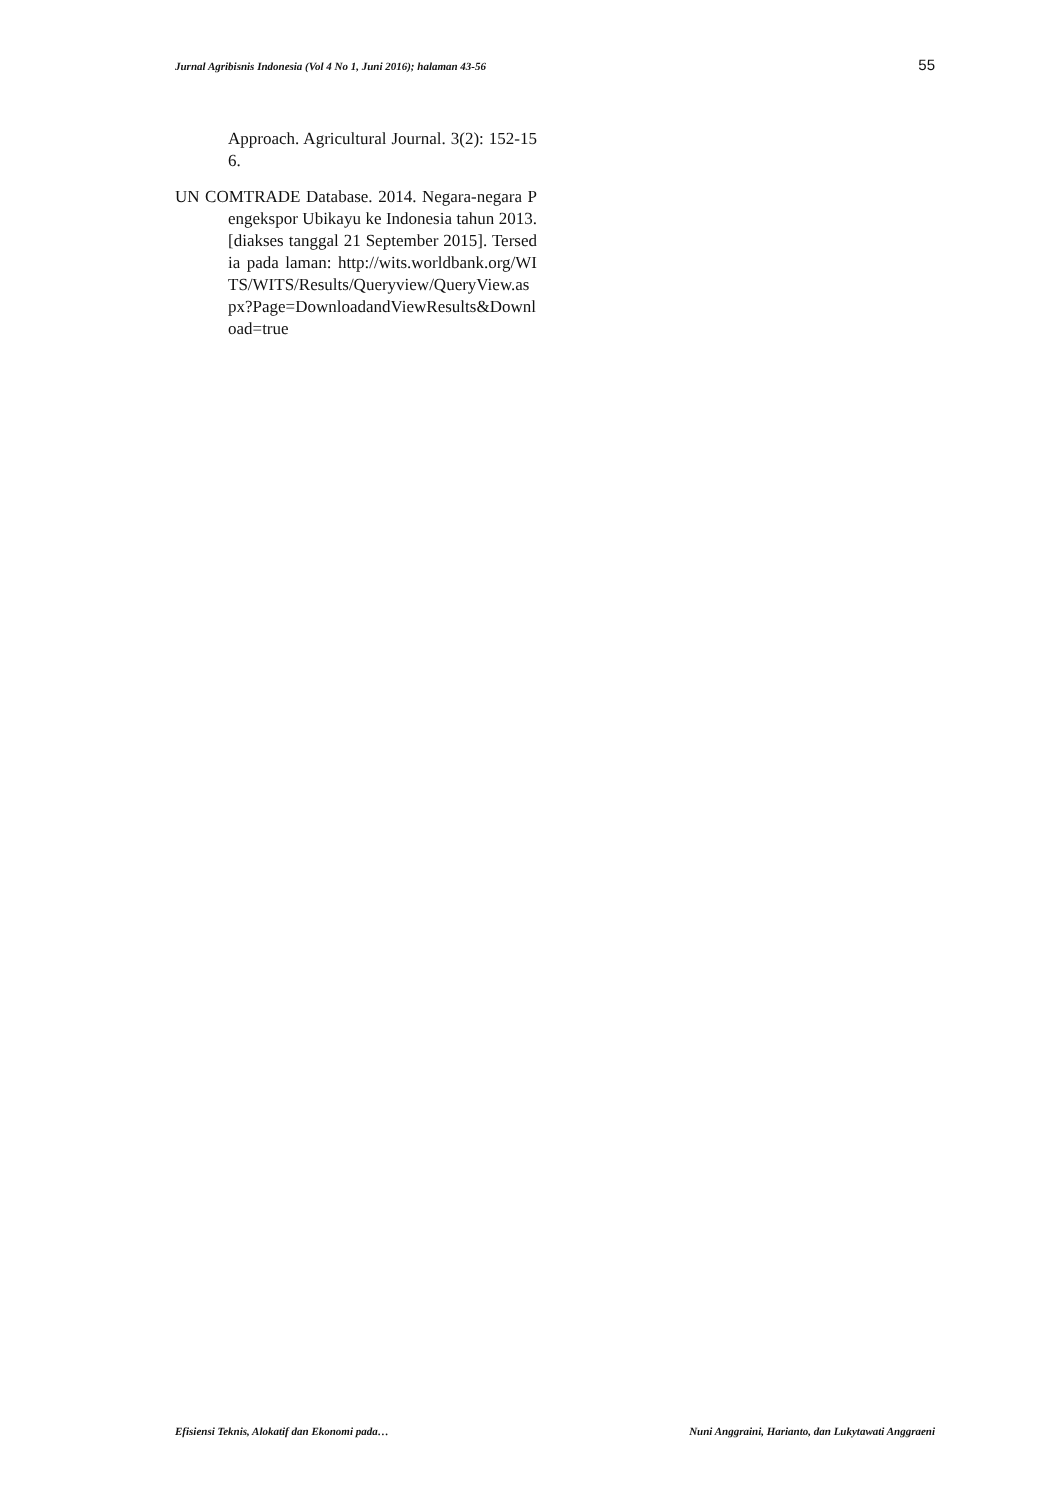Jurnal Agribisnis Indonesia (Vol 4 No 1, Juni 2016); halaman 43-56 55
Approach. Agricultural Journal. 3(2): 152-156.
UN COMTRADE Database. 2014. Negara-negara Pengekspor Ubikayu ke Indonesia tahun 2013. [diakses tanggal 21 September 2015]. Tersedia pada laman: http://wits.worldbank.org/WITS/WITS/Results/Queryview/QueryView.aspx?Page=DownloadandViewResults&Download=true
Efisiensi Teknis, Alokatif dan Ekonomi pada… Nuni Anggraini, Harianto, dan Lukytawati Anggraeni